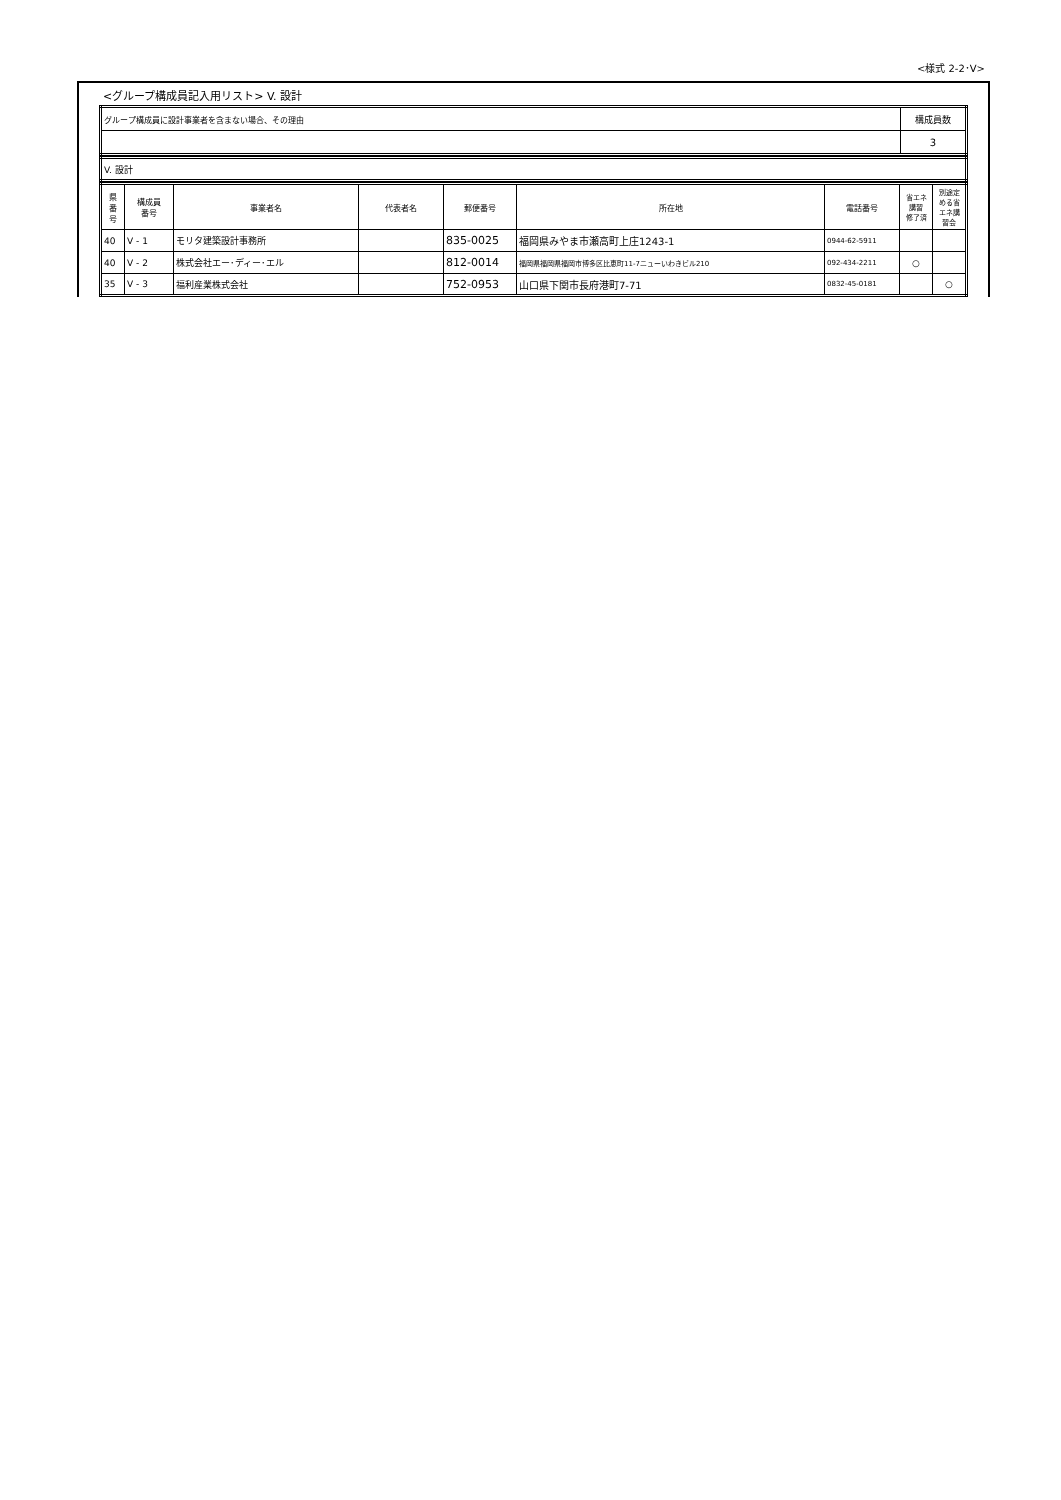<様式 2-2･V>
<グループ構成員記入用リスト> V. 設計
| グループ構成員に設計事業者を含まない場合、その理由 | 構成員数 |
| | 3 |
| V. 設計 |
| 県 番 号 | 構成員 番号 | 事業者名 | 代表者名 | 郵便番号 | 所在地 | 電話番号 | 省エネ 講習 修了済 | 別途定 める省 エネ講 習会 |
| --- | --- | --- | --- | --- | --- | --- | --- | --- |
| 40 | V - 1 | モリタ建築設計事務所 | | 835-0025 | 福岡県みやま市瀬高町上庄1243-1 | 0944-62-5911 | | |
| 40 | V - 2 | 株式会社エー･ディー･エル | | 812-0014 | 福岡県福岡県福岡市博多区比恵町11-7ニューいわきビル210 | 092-434-2211 | ○ | |
| 35 | V - 3 | 福利産業株式会社 | | 752-0953 | 山口県下関市長府港町7-71 | 0832-45-0181 | | ○ |